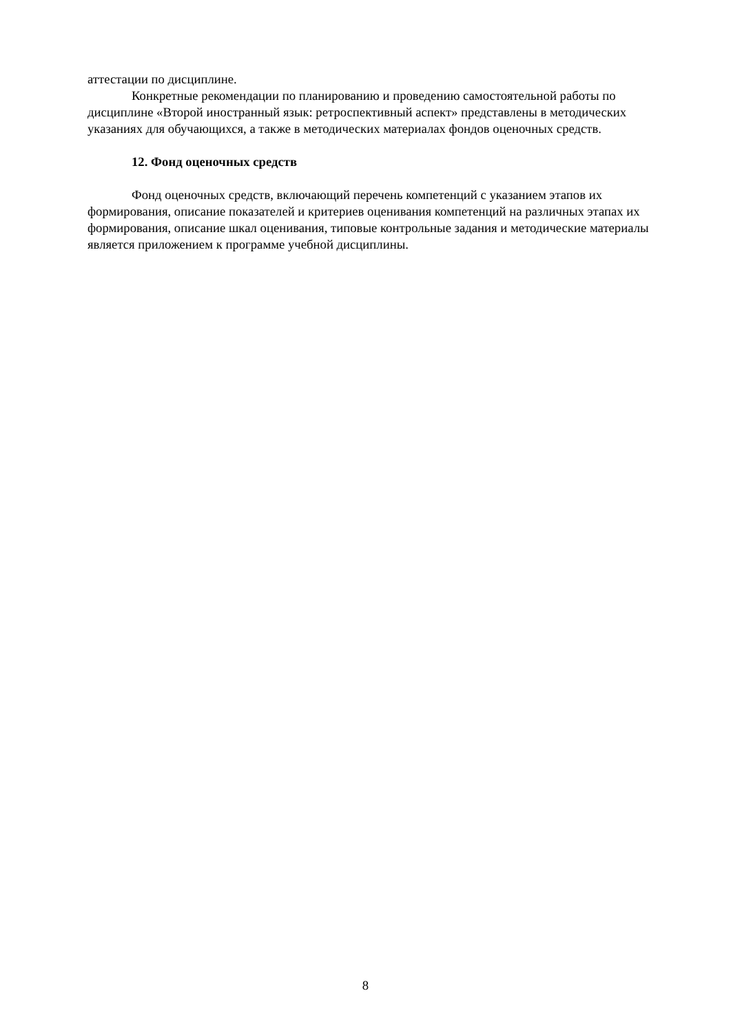аттестации по дисциплине.
Конкретные рекомендации по планированию и проведению самостоятельной работы по дисциплине «Второй иностранный язык: ретроспективный аспект» представлены в методических указаниях для обучающихся, а также в методических материалах фондов оценочных средств.
12. Фонд оценочных средств
Фонд оценочных средств, включающий перечень компетенций с указанием этапов их формирования, описание показателей и критериев оценивания компетенций на различных этапах их формирования, описание шкал оценивания, типовые контрольные задания и методические материалы является приложением к программе учебной дисциплины.
8